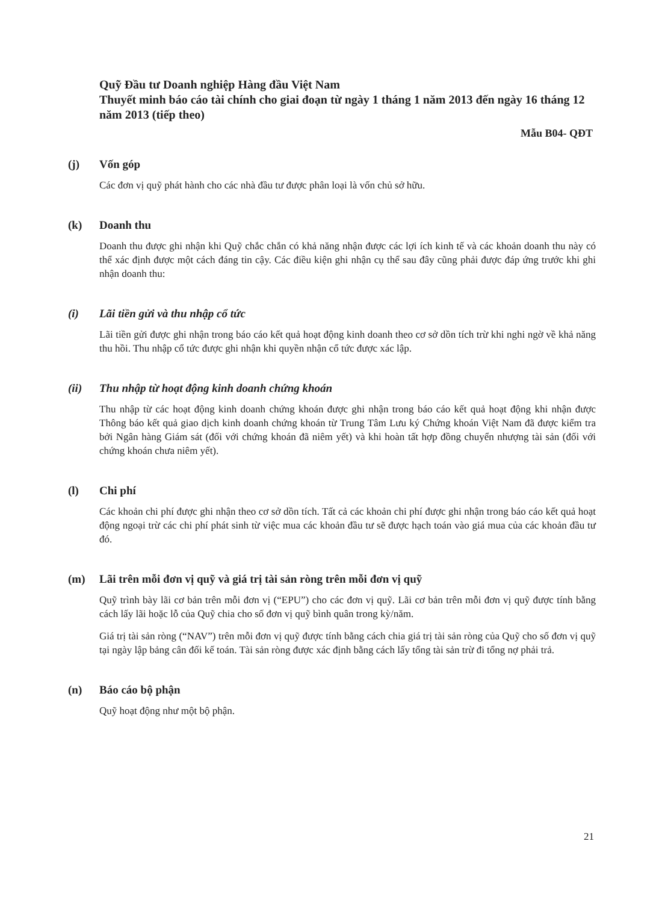Quỹ Đầu tư Doanh nghiệp Hàng đầu Việt Nam
Thuyết minh báo cáo tài chính cho giai đoạn từ ngày 1 tháng 1 năm 2013 đến ngày 16 tháng 12 năm 2013 (tiếp theo)
Mẫu B04- QĐT
(j) Vốn góp
Các đơn vị quỹ phát hành cho các nhà đầu tư được phân loại là vốn chủ sở hữu.
(k) Doanh thu
Doanh thu được ghi nhận khi Quỹ chắc chắn có khả năng nhận được các lợi ích kinh tế và các khoản doanh thu này có thể xác định được một cách đáng tin cậy. Các điều kiện ghi nhận cụ thể sau đây cũng phải được đáp ứng trước khi ghi nhận doanh thu:
(i) Lãi tiền gửi và thu nhập cổ tức
Lãi tiền gửi được ghi nhận trong báo cáo kết quả hoạt động kinh doanh theo cơ sở dồn tích trừ khi nghi ngờ về khả năng thu hồi. Thu nhập cổ tức được ghi nhận khi quyền nhận cổ tức được xác lập.
(ii) Thu nhập từ hoạt động kinh doanh chứng khoán
Thu nhập từ các hoạt động kinh doanh chứng khoán được ghi nhận trong báo cáo kết quả hoạt động khi nhận được Thông báo kết quả giao dịch kinh doanh chứng khoán từ Trung Tâm Lưu ký Chứng khoán Việt Nam đã được kiểm tra bởi Ngân hàng Giám sát (đối với chứng khoán đã niêm yết) và khi hoàn tất hợp đồng chuyển nhượng tài sản (đối với chứng khoán chưa niêm yết).
(l) Chi phí
Các khoản chi phí được ghi nhận theo cơ sở dồn tích. Tất cả các khoản chi phí được ghi nhận trong báo cáo kết quả hoạt động ngoại trừ các chi phí phát sinh từ việc mua các khoản đầu tư sẽ được hạch toán vào giá mua của các khoản đầu tư đó.
(m) Lãi trên mỗi đơn vị quỹ và giá trị tài sản ròng trên mỗi đơn vị quỹ
Quỹ trình bày lãi cơ bản trên mỗi đơn vị (“EPU”) cho các đơn vị quỹ. Lãi cơ bản trên mỗi đơn vị quỹ được tính bằng cách lấy lãi hoặc lỗ của Quỹ chia cho số đơn vị quỹ bình quân trong kỳ/năm.
Giá trị tài sản ròng (“NAV”) trên mỗi đơn vị quỹ được tính bằng cách chia giá trị tài sản ròng của Quỹ cho số đơn vị quỹ tại ngày lập bảng cân đối kế toán. Tài sản ròng được xác định bằng cách lấy tổng tài sản trừ đi tổng nợ phải trả.
(n) Báo cáo bộ phận
Quỹ hoạt động như một bộ phận.
21